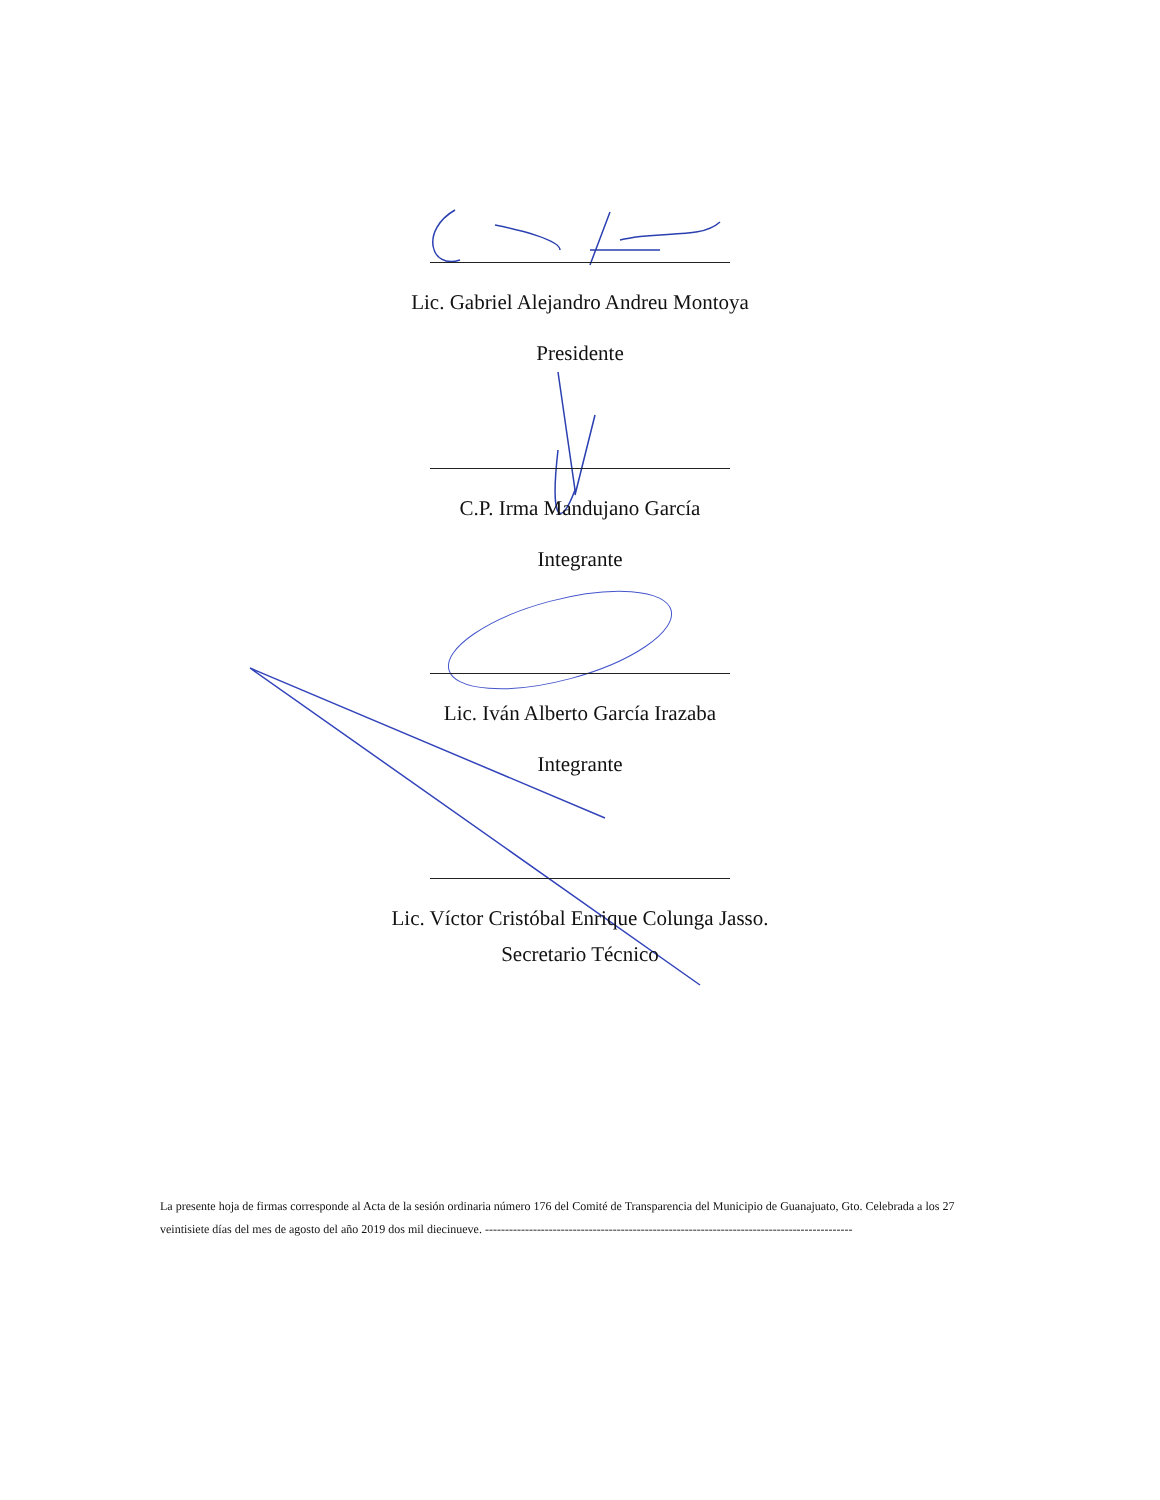Lic. Gabriel Alejandro Andreu Montoya
Presidente
C.P. Irma Mandujano García
Integrante
Lic. Iván Alberto García Irazaba
Integrante
Lic. Víctor Cristóbal Enrique Colunga Jasso.
Secretario Técnico
La presente hoja de firmas corresponde al Acta de la sesión ordinaria número 176 del Comité de Transparencia del Municipio de Guanajuato, Gto. Celebrada a los 27 veintisiete días del mes de agosto del año 2019 dos mil diecinueve. --------------------------------------------------------------------------------------------